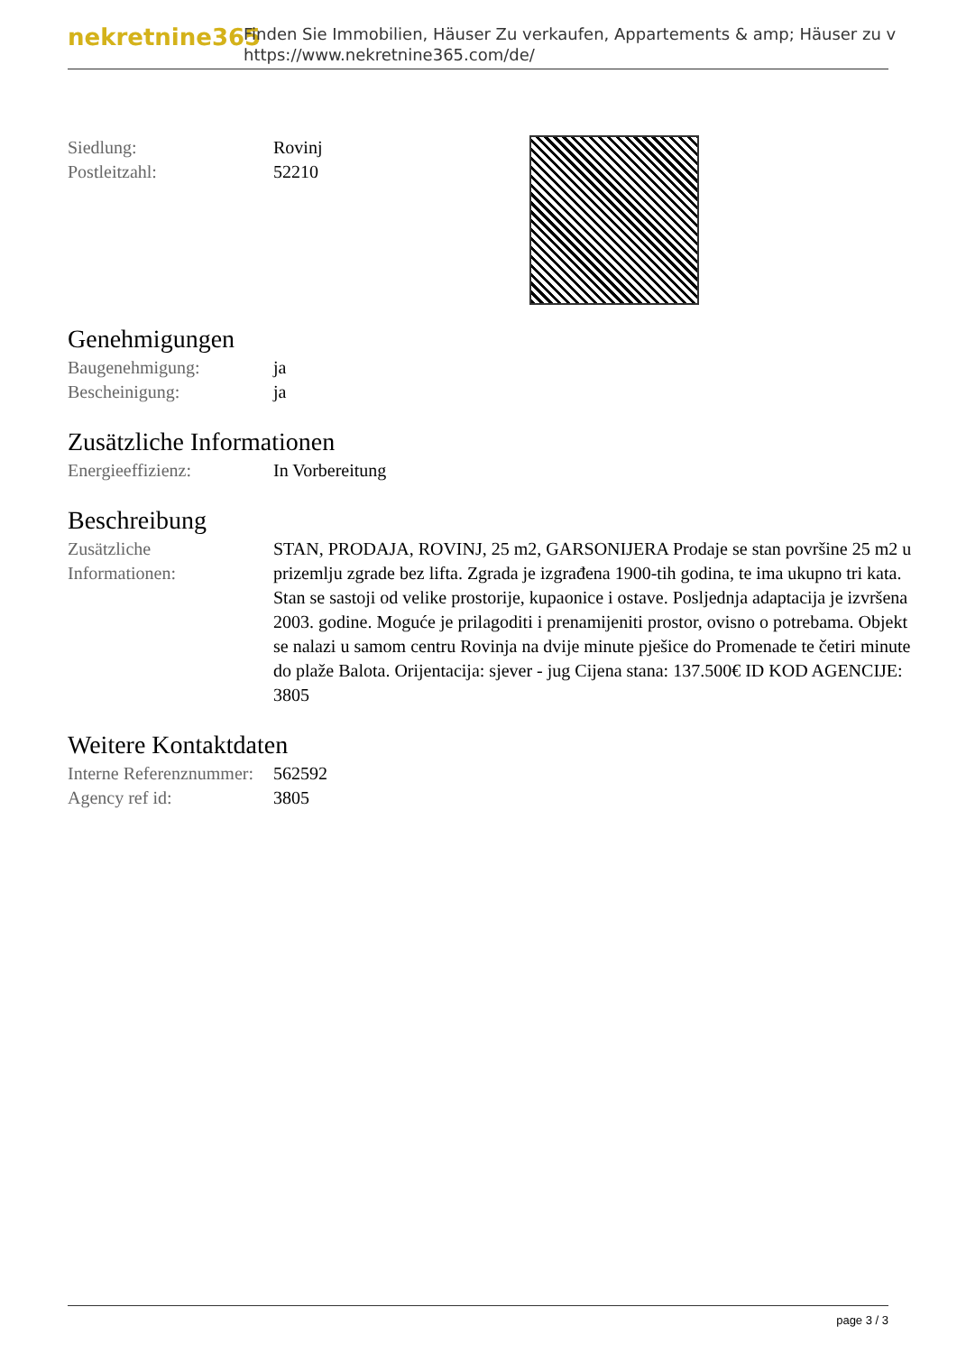nekretnine365
Finden Sie Immobilien, Häuser Zu verkaufen, Appartements & amp; Häuser zu v
https://www.nekretnine365.com/de/
| Siedlung: | Rovinj |
| Postleitzahl: | 52210 |
Genehmigungen
| Baugenehmigung: | ja |
| Bescheinigung: | ja |
Zusätzliche Informationen
| Energieeffizienz: | In Vorbereitung |
Beschreibung
| Zusätzliche Informationen: | STAN, PRODAJA, ROVINJ, 25 m2, GARSONIJERA Prodaje se stan površine 25 m2 u prizemlju zgrade bez lifta. Zgrada je izgrađena 1900-tih godina, te ima ukupno tri kata. Stan se sastoji od velike prostorije, kupaonice i ostave. Posljednja adaptacija je izvršena 2003. godine. Moguće je prilagoditi i prenamijeniti prostor, ovisno o potrebama. Objekt se nalazi u samom centru Rovinja na dvije minute pješice do Promenade te četiri minute do plaže Balota. Orijentacija: sjever - jug Cijena stana: 137.500€ ID KOD AGENCIJE: 3805 |
Weitere Kontaktdaten
| Interne Referenznummer: | 562592 |
| Agency ref id: | 3805 |
page 3 / 3